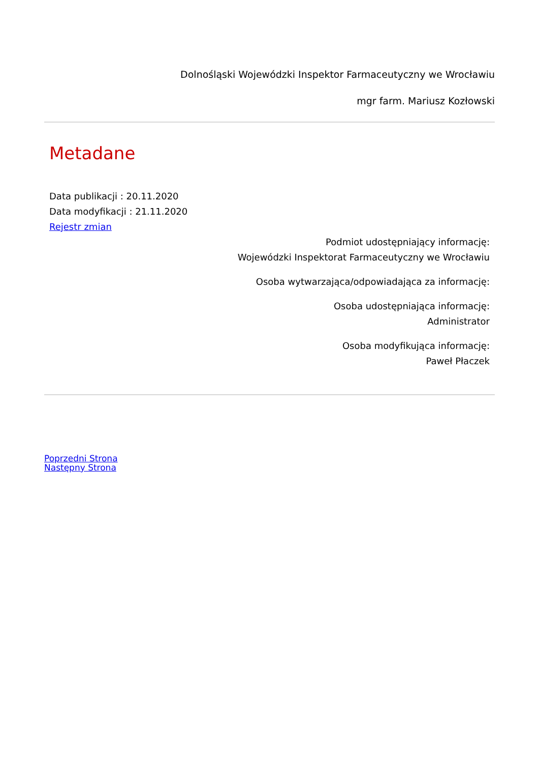Dolnośląski Wojewódzki Inspektor Farmaceutyczny we Wrocławiu
mgr farm. Mariusz Kozłowski
Metadane
Data publikacji : 20.11.2020
Data modyfikacji : 21.11.2020
Rejestr zmian
Podmiot udostępniający informację:
Wojewódzki Inspektorat Farmaceutyczny we Wrocławiu
Osoba wytwarzająca/odpowiadająca za informację:
Osoba udostępniająca informację:
Administrator
Osoba modyfikująca informację:
Paweł Płaczek
Poprzedni Strona
Następny Strona